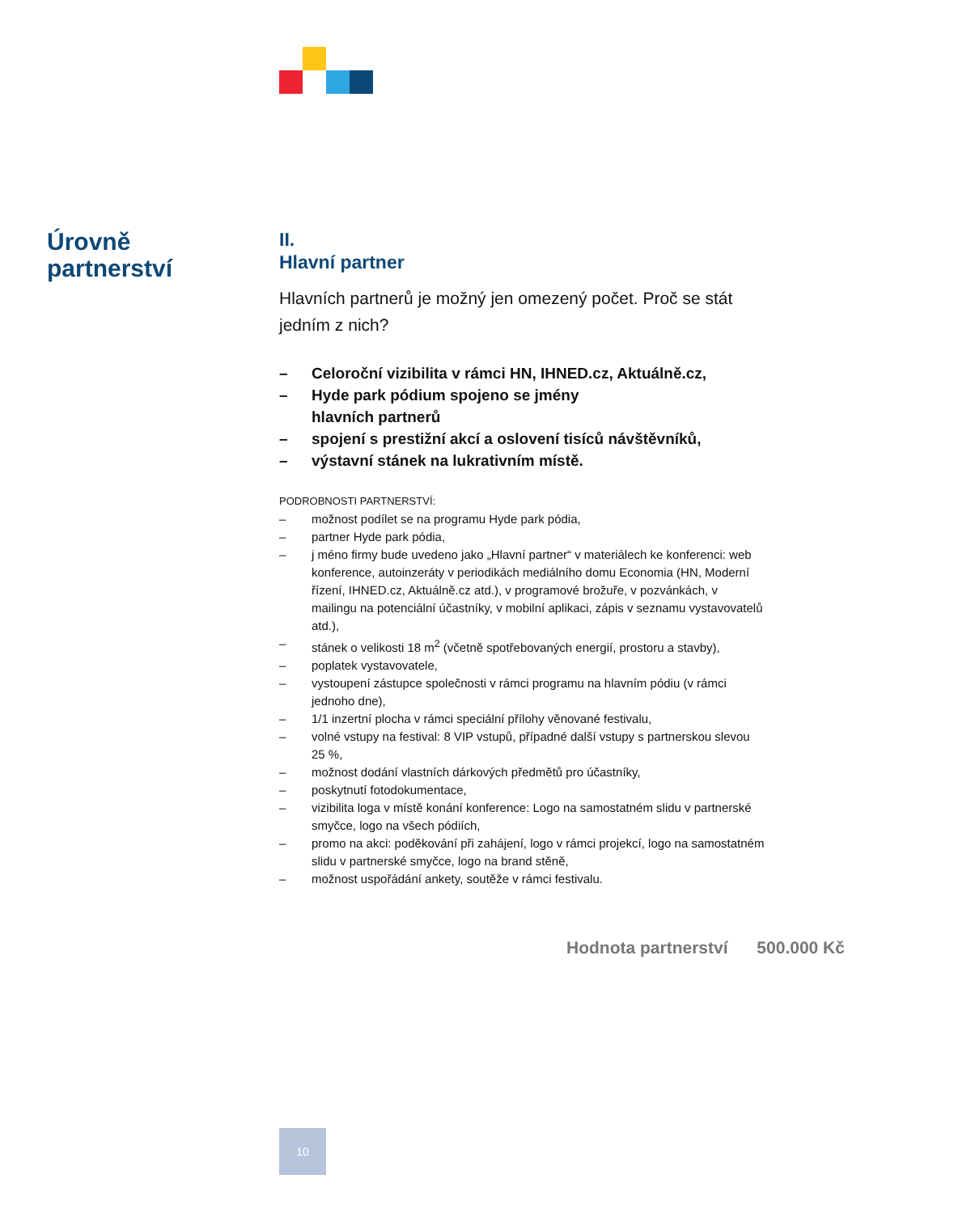Úrovně
partnerství
II.
Hlavní partner
Hlavních partnerů je možný jen omezený počet. Proč se stát jedním z nich?
– Celoroční vizibilita v rámci HN, IHNED.cz, Aktuálně.cz,
– Hyde park pódium spojeno se jmény
hlavních partnerů
– spojení s prestižní akcí a oslovení tisíců návštěvníků,
– výstavní stánek na lukrativním místě.
PODROBNOSTI PARTNERSTVÍ:
– možnost podílet se na programu Hyde park pódia,
– partner Hyde park pódia,
– j méno firmy bude uvedeno jako „Hlavní partner“ v materiálech ke konferenci: web konference, autoinzeráty v periodikách mediálního domu Economia (HN, Moderní řízení, IHNED.cz, Aktuálně.cz atd.), v programové brožuře, v pozvánkách, v mailingu na potenciální účastníky, v mobilní aplikaci, zápis v seznamu vystavovatelů atd.),
– stánek o velikosti 18 m<sup>2</sup> (včetně spotřebovaných energií, prostoru a stavby),
– poplatek vystavovatele,
– vystoupení zástupce společnosti v rámci programu na hlavním pódiu (v rámci jednoho dne),
– 1/1 inzertní plocha v rámci speciální přílohy věnované festivalu,
– volné vstupy na festival: 8 VIP vstupů, případné další vstupy s partnerskou slevou 25 %,
– možnost dodání vlastních dárkových předmětů pro účastníky,
– poskytnutí fotodokumentace,
– vizibilita loga v místě konání konference: Logo na samostatném slidu v partnerské smyčce, logo na všech pódiích,
– promo na akci: poděkování při zahájení, logo v rámci projekcí, logo na samostatném slidu v partnerské smyčce, logo na brand stěně,
– možnost uspořádání ankety, soutěže v rámci festivalu.
Hodnota partnerství 500.000 Kč
10